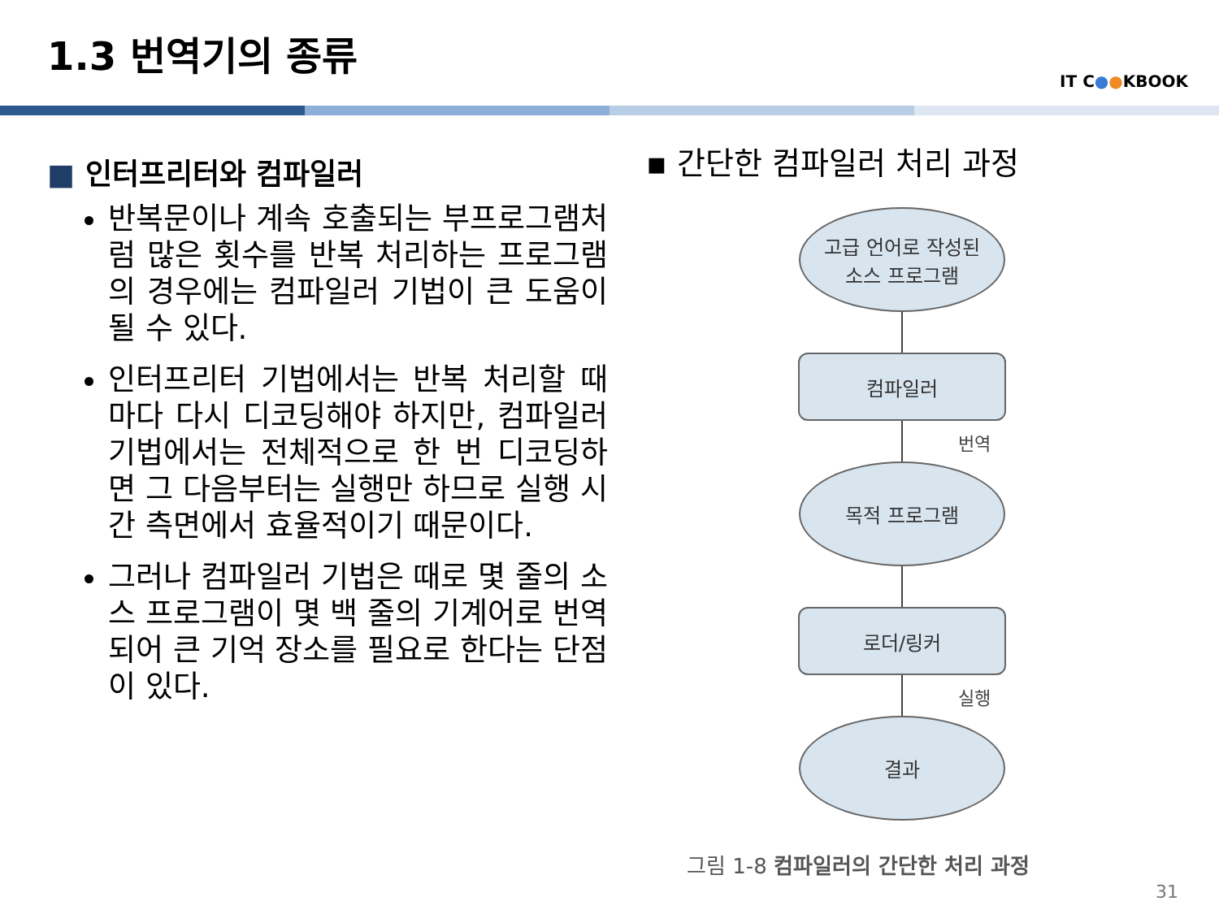1.3 번역기의 종류
IT C●●KBOOK
■ 인터프리터와 컴파일러
반복문이나 계속 호출되는 부프로그램처럼 많은 횟수를 반복 처리하는 프로그램의 경우에는 컴파일러 기법이 큰 도움이 될 수 있다.
인터프리터 기법에서는 반복 처리할 때마다 다시 디코딩해야 하지만, 컴파일러 기법에서는 전체적으로 한 번 디코딩하면 그 다음부터는 실행만 하므로 실행 시간 측면에서 효율적이기 때문이다.
그러나 컴파일러 기법은 때로 몇 줄의 소스 프로그램이 몇 백 줄의 기계어로 번역되어 큰 기억 장소를 필요로 한다는 단점이 있다.
▪ 간단한 컴파일러 처리 과정
고급 언어로 작성된
소스 프로그램
컴파일러
번역
목적 프로그램
로더/링커
실행
결과
그림 1-8 컴파일러의 간단한 처리 과정
31